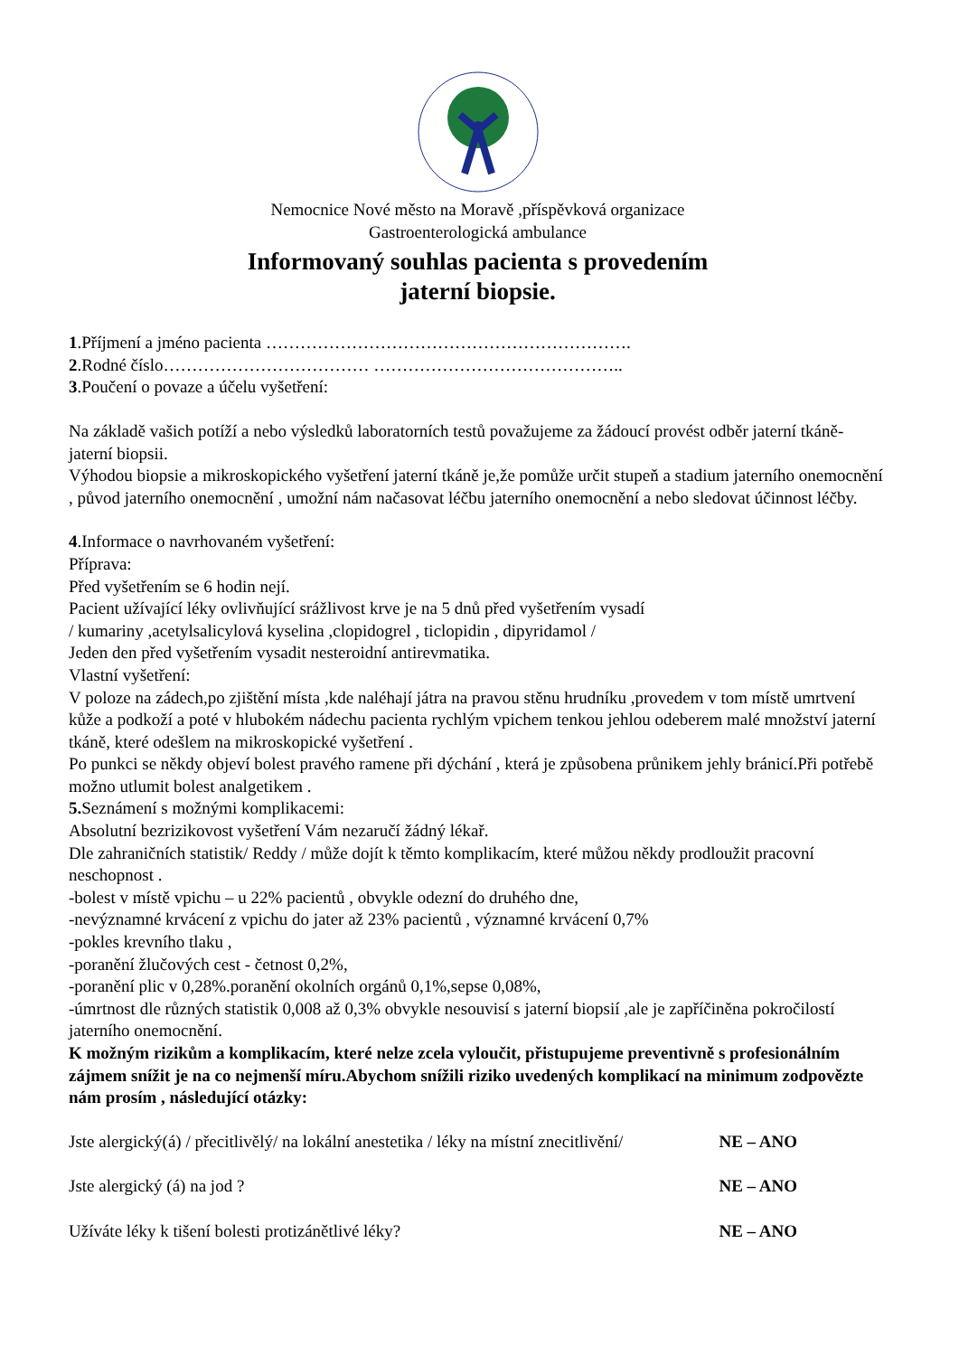Nemocnice Nové město na Moravě ,příspěvková organizace
Gastroenterologická ambulance
Informovaný souhlas pacienta s provedením
jaterní biopsie.
1.Příjmení a jméno pacienta ……………………………………………………….
2.Rodné číslo……………………………… ……………………………………..
3.Poučení o povaze a účelu vyšetření:
Na základě vašich potíží a nebo výsledků laboratorních testů považujeme za žádoucí provést odběr jaterní tkáně- jaterní biopsii.
Výhodou biopsie a mikroskopického vyšetření jaterní tkáně je,že pomůže určit stupeň a stadium jaterního onemocnění , původ jaterního onemocnění , umožní nám načasovat léčbu jaterního onemocnění a nebo sledovat účinnost léčby.
4.Informace o navrhovaném vyšetření:
Příprava:
Před vyšetřením se 6 hodin nejí.
Pacient užívající léky ovlivňující srážlivost krve je na 5 dnů před vyšetřením vysadí
/ kumariny ,acetylsalicylová kyselina ,clopidogrel , ticlopidin , dipyridamol /
Jeden den před vyšetřením vysadit nesteroidní antirevmatika.
Vlastní vyšetření:
V poloze na zádech,po zjištění místa ,kde naléhají játra na pravou stěnu hrudníku ,provedem v tom místě umrtvení kůže a podkoží a poté v hlubokém nádechu pacienta rychlým vpichem tenkou jehlou odeberem malé množství jaterní tkáně, které odešlem na mikroskopické vyšetření .
Po punkci se někdy objeví bolest pravého ramene při dýchání , která je způsobena průnikem jehly bránicí.Při potřebě možno utlumit bolest analgetikem .
5. Seznámení s možnými komplikacemi:
Absolutní bezrizikovost vyšetření Vám nezaručí žádný lékař.
Dle zahraničních statistik/ Reddy / může dojít k těmto komplikacím, které můžou někdy prodloužit pracovní neschopnost .
-bolest v místě vpichu – u 22% pacientů , obvykle odezní do druhého dne,
-nevýznamné krvácení z vpichu do jater až 23% pacientů , významné krvácení 0,7%
-pokles krevního tlaku ,
-poranění žlučových cest - četnost 0,2%,
-poranění plic v 0,28%.poranění okolních orgánů 0,1%,sepse 0,08%,
-úmrtnost dle různých statistik 0,008 až 0,3% obvykle nesouvisí s jaterní biopsií ,ale je zapříčiněna pokročilostí jaterního onemocnění.
K možným rizikům a komplikacím, které nelze zcela vyloučit, přistupujeme preventivně s profesionálním zájmem snížit je na co nejmenší míru.Abychom snížili riziko uvedených komplikací na minimum zodpovězte nám prosím , následující otázky:
Jste alergický(á) / přecitlivělý/ na lokální anestetika / léky na místní znecitlivění/ NE – ANO
Jste alergický (á) na jod ? NE – ANO
Užíváte léky k tišení bolesti protizánětlivé léky? NE – ANO